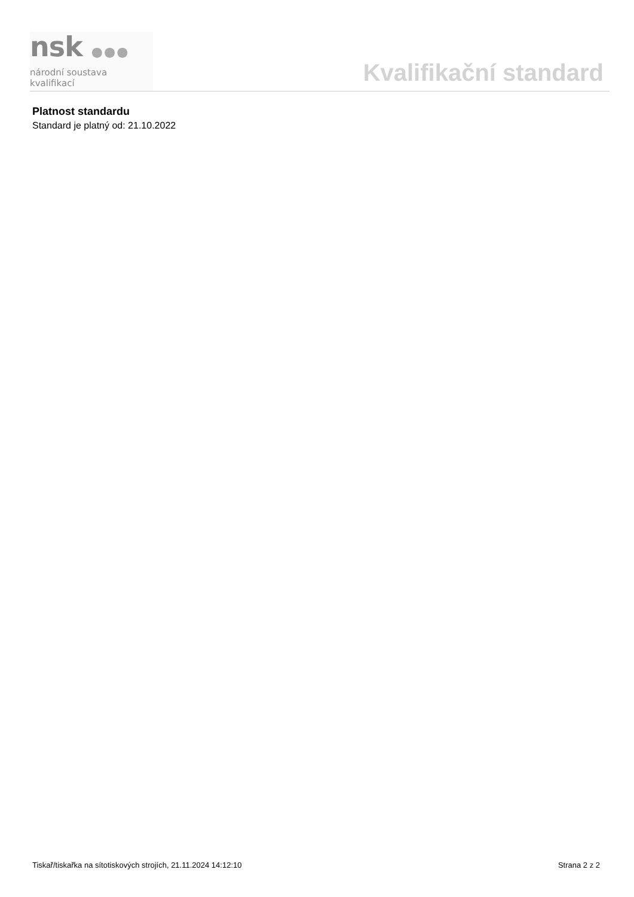nsk ●●●
národní soustava kvalifikací
Kvalifikační standard
Platnost standardu
Standard je platný od: 21.10.2022
Tiskař/tiskařka na sítotiskových strojích, 21.11.2024 14:12:10 Strana 2 z 2